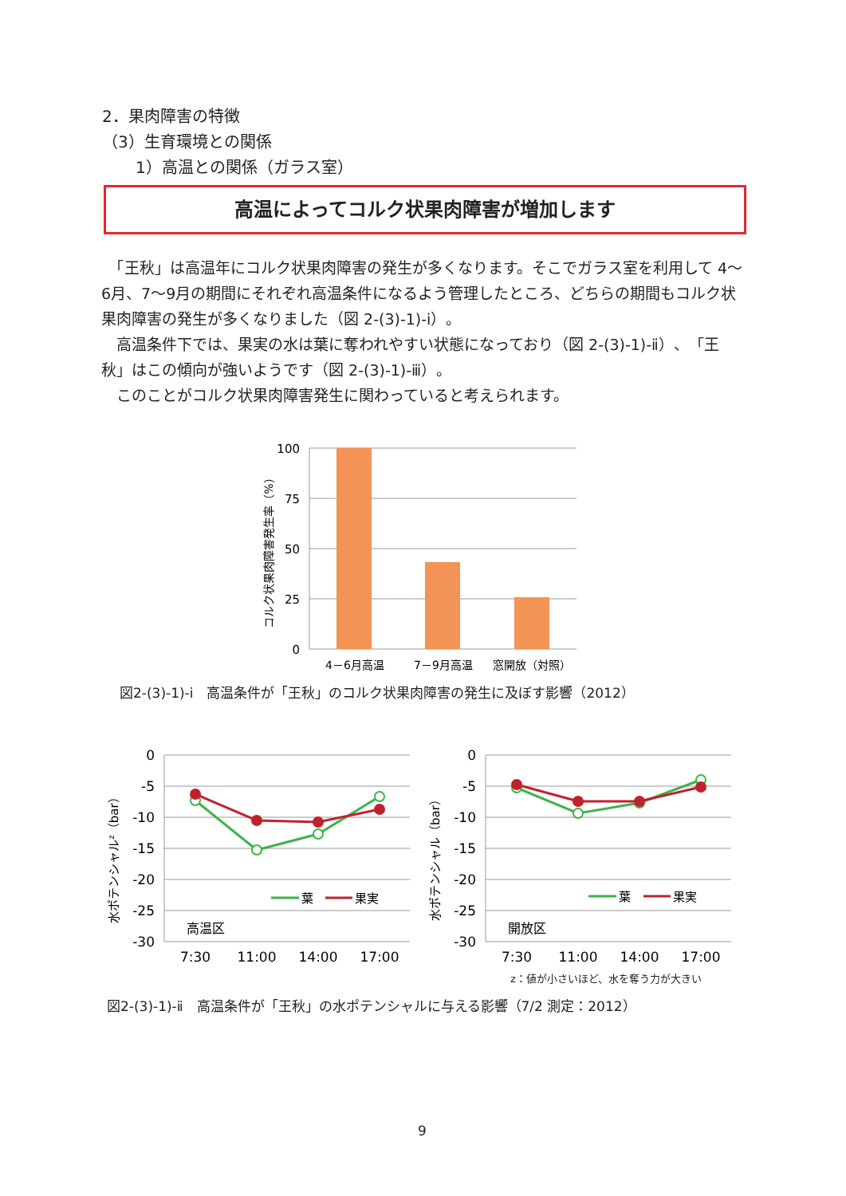2．果肉障害の特徴
（3）生育環境との関係
1）高温との関係（ガラス室）
高温によってコルク状果肉障害が増加します
　「王秋」は高温年にコルク状果肉障害の発生が多くなります。そこでガラス室を利用して 4～6月、7～9月の期間にそれぞれ高温条件になるよう管理したところ、どちらの期間もコルク状果肉障害の発生が多くなりました（図 2-(3)-1)-ⅰ）。
　高温条件下では、果実の水は葉に奪われやすい状態になっており（図 2-(3)-1)-ⅱ）、「王秋」はこの傾向が強いようです（図 2-(3)-1)-ⅲ）。
　このことがコルク状果肉障害発生に関わっていると考えられます。
100
75
50
25
0
4－6月高温
7－9月高温
窓開放（対照）
コルク状果肉障害発生率（%）
図2-(3)-1)-ⅰ　高温条件が「王秋」のコルク状果肉障害の発生に及ぼす影響（2012）
0
-5
-10
-15
-20
-25
-30
7:30
11:00
14:00
17:00
葉
果実
高温区
水ポテンシャルz（bar）
0
-5
-10
-15
-20
-25
-30
7:30
11:00
14:00
17:00
葉
果実
開放区
水ポテンシャル（bar）
z：値が小さいほど、水を奪う力が大きい
図2-(3)-1)-ⅱ　高温条件が「王秋」の水ポテンシャルに与える影響（7/2 測定：2012）
9